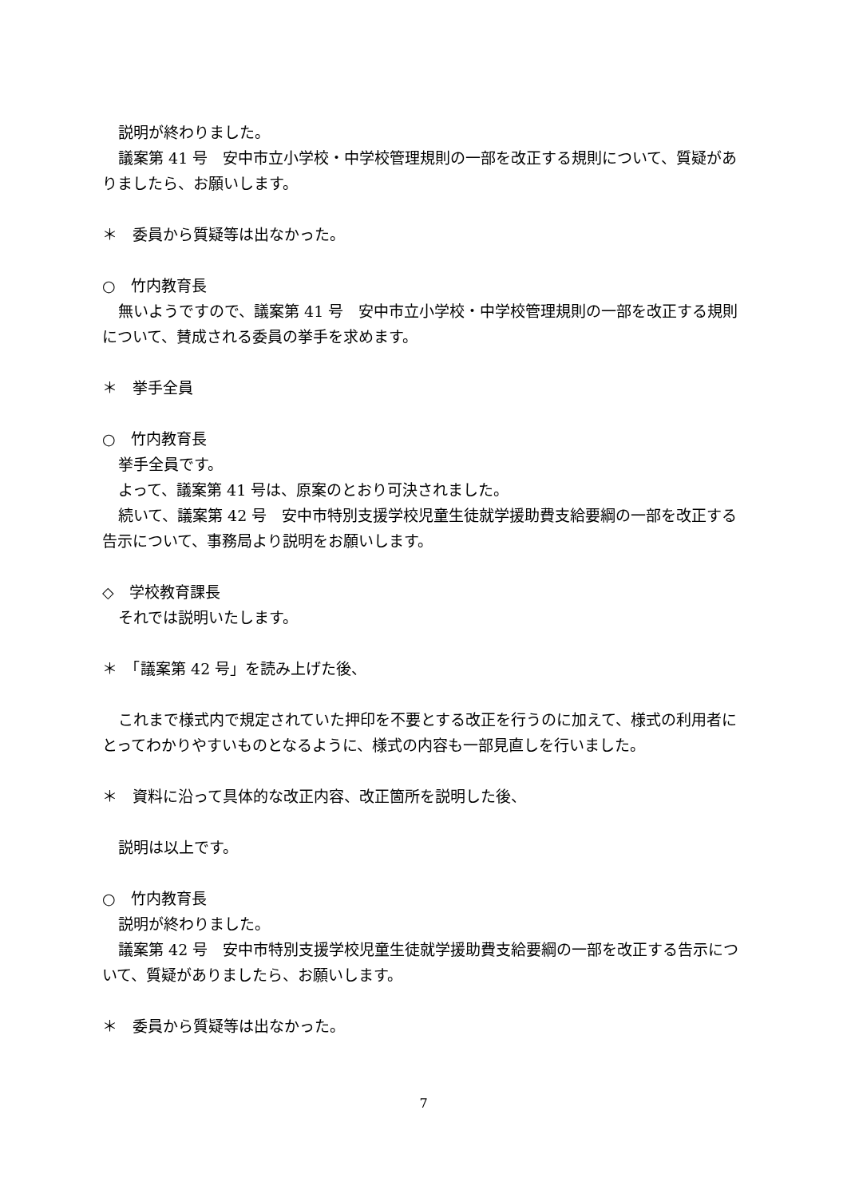説明が終わりました。
議案第 41 号　安中市立小学校・中学校管理規則の一部を改正する規則について、質疑がありましたら、お願いします。
＊　委員から質疑等は出なかった。
○　竹内教育長
無いようですので、議案第 41 号　安中市立小学校・中学校管理規則の一部を改正する規則について、賛成される委員の挙手を求めます。
＊　挙手全員
○　竹内教育長
挙手全員です。
よって、議案第 41 号は、原案のとおり可決されました。
続いて、議案第 42 号　安中市特別支援学校児童生徒就学援助費支給要綱の一部を改正する告示について、事務局より説明をお願いします。
◇　学校教育課長
それでは説明いたします。
＊　「議案第 42 号」を読み上げた後、
これまで様式内で規定されていた押印を不要とする改正を行うのに加えて、様式の利用者にとってわかりやすいものとなるように、様式の内容も一部見直しを行いました。
＊　資料に沿って具体的な改正内容、改正箇所を説明した後、
説明は以上です。
○　竹内教育長
説明が終わりました。
議案第 42 号　安中市特別支援学校児童生徒就学援助費支給要綱の一部を改正する告示について、質疑がありましたら、お願いします。
＊　委員から質疑等は出なかった。
7